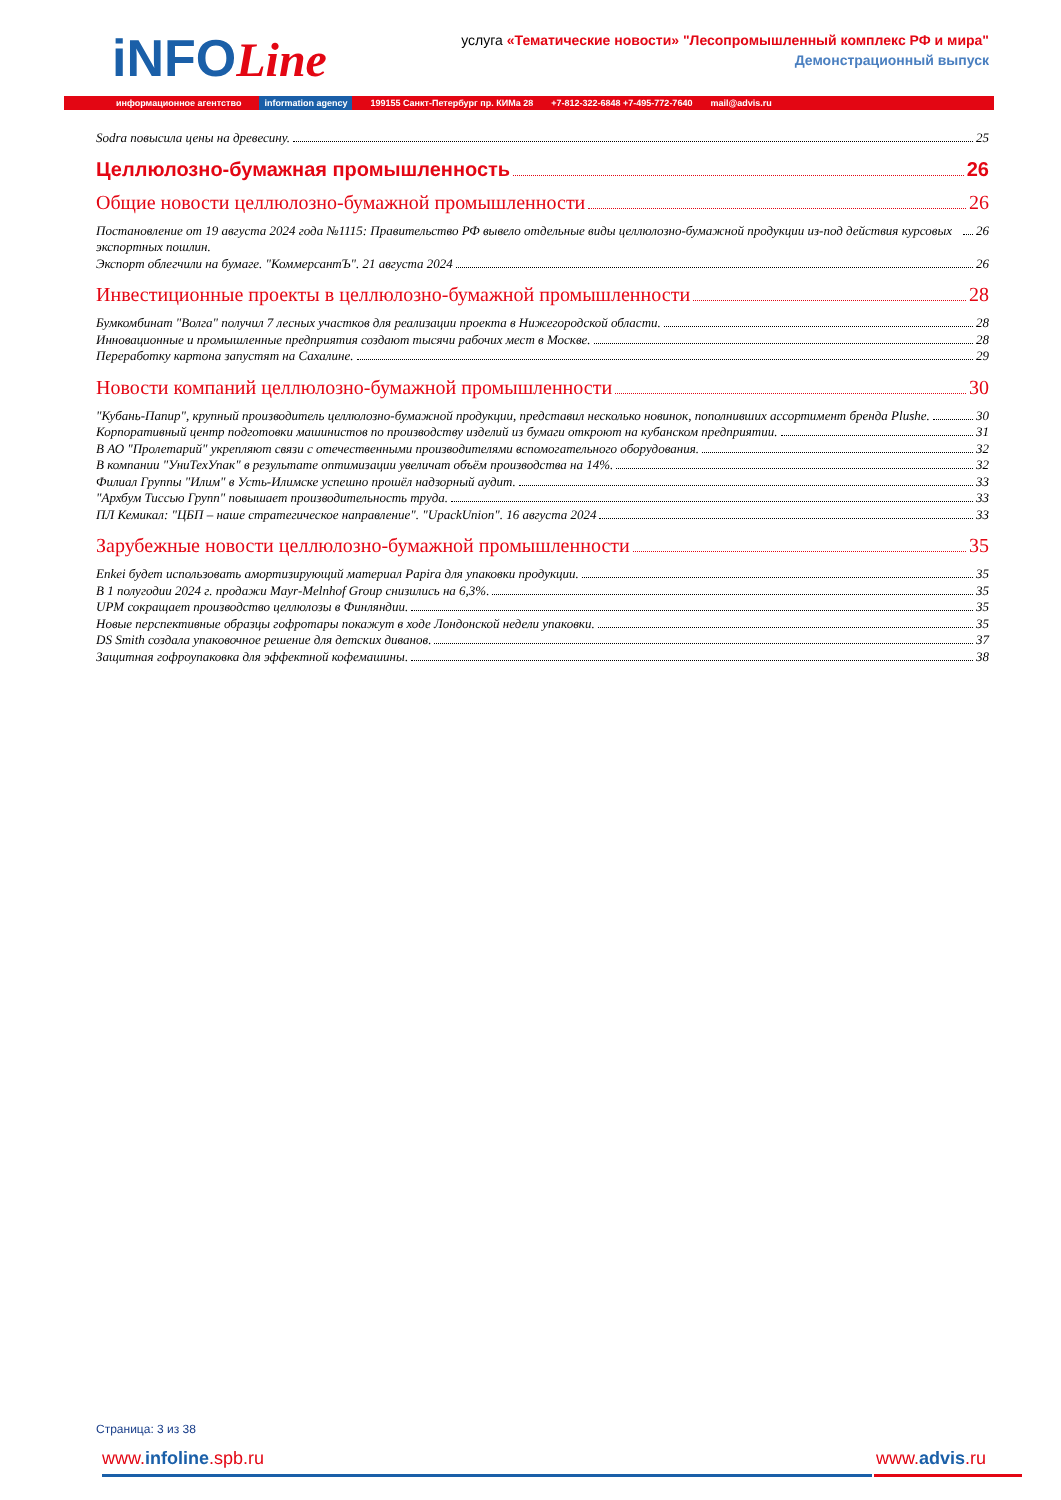iNFOLine
услуга «Тематические новости» "Лесопромышленный комплекс РФ и мира"
Демонстрационный выпуск
информационное агентство information agency 199155 Санкт-Петербург пр. КИМа 28 +7-812-322-6848 +7-495-772-7640 mail@advis.ru
Sodra повысила цены на древесину. 25
Целлюлозно-бумажная промышленность 26
Общие новости целлюлозно-бумажной промышленности 26
Постановление от 19 августа 2024 года №1115: Правительство РФ вывело отдельные виды целлюлозно-бумажной продукции из-под действия курсовых экспортных пошлин. 26
Экспорт облегчили на бумаге. "КоммерсантЪ". 21 августа 2024 26
Инвестиционные проекты в целлюлозно-бумажной промышленности 28
Бумкомбинат "Волга" получил 7 лесных участков для реализации проекта в Нижегородской области. 28
Инновационные и промышленные предприятия создают тысячи рабочих мест в Москве. 28
Переработку картона запустят на Сахалине. 29
Новости компаний целлюлозно-бумажной промышленности 30
"Кубань-Папир", крупный производитель целлюлозно-бумажной продукции, представил несколько новинок, пополнивших ассортимент бренда Plushe. 30
Корпоративный центр подготовки машинистов по производству изделий из бумаги откроют на кубанском предприятии. 31
В АО "Пролетарий" укрепляют связи с отечественными производителями вспомогательного оборудования. 32
В компании "УниТехУпак" в результате оптимизации увеличат объём производства на 14%. 32
Филиал Группы "Илим" в Усть-Илимске успешно прошёл надзорный аудит. 33
"Архбум Тиссью Групп" повышает производительность труда. 33
ПЛ Кемикал: "ЦБП – наше стратегическое направление". "UpackUnion". 16 августа 2024 33
Зарубежные новости целлюлозно-бумажной промышленности 35
Enkei будет использовать амортизирующий материал Papira для упаковки продукции. 35
В 1 полугодии 2024 г. продажи Mayr-Melnhof Group снизились на 6,3%. 35
UPM сокращает производство целлюлозы в Финляндии. 35
Новые перспективные образцы гофротары покажут в ходе Лондонской недели упаковки. 35
DS Smith создала упаковочное решение для детских диванов. 37
Защитная гофроупаковка для эффектной кофемашины. 38
Страница: 3 из 38
www.infoline.spb.ru www.advis.ru